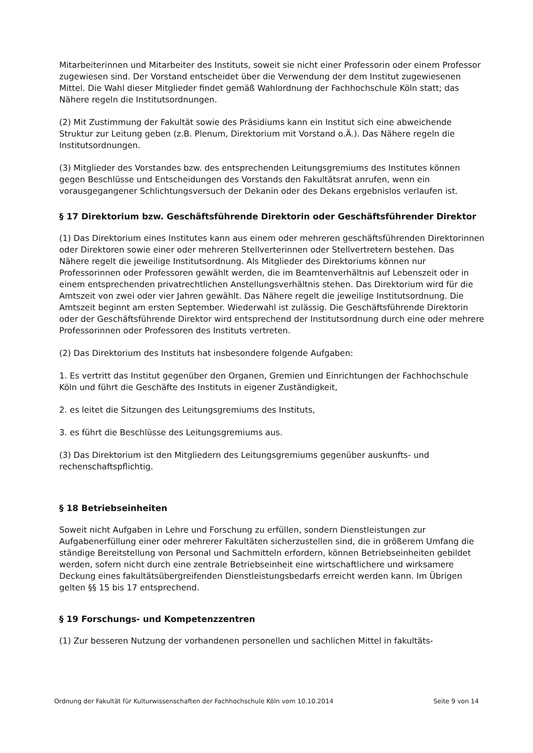Mitarbeiterinnen und Mitarbeiter des Instituts, soweit sie nicht einer Professorin oder einem Professor zugewiesen sind. Der Vorstand entscheidet über die Verwendung der dem Institut zugewiesenen Mittel. Die Wahl dieser Mitglieder findet gemäß Wahlordnung der Fachhochschule Köln statt; das Nähere regeln die Institutsordnungen.
(2) Mit Zustimmung der Fakultät sowie des Präsidiums kann ein Institut sich eine abweichende Struktur zur Leitung geben (z.B. Plenum, Direktorium mit Vorstand o.Ä.). Das Nähere regeln die Institutsordnungen.
(3) Mitglieder des Vorstandes bzw. des entsprechenden Leitungsgremiums des Institutes können gegen Beschlüsse und Entscheidungen des Vorstands den Fakultätsrat anrufen, wenn ein vorausgegangener Schlichtungsversuch der Dekanin oder des Dekans ergebnislos verlaufen ist.
§ 17 Direktorium bzw. Geschäftsführende Direktorin oder Geschäftsführender Direktor
(1) Das Direktorium eines Institutes kann aus einem oder mehreren geschäftsführenden Direktorinnen oder Direktoren sowie einer oder mehreren Stellverterinnen oder Stellvertretern bestehen. Das Nähere regelt die jeweilige Institutsordnung. Als Mitglieder des Direktoriums können nur Professorinnen oder Professoren gewählt werden, die im Beamtenverhältnis auf Lebenszeit oder in einem entsprechenden privatrechtlichen Anstellungsverhältnis stehen. Das Direktorium wird für die Amtszeit von zwei oder vier Jahren gewählt. Das Nähere regelt die jeweilige Institutsordnung. Die Amtszeit beginnt am ersten September. Wiederwahl ist zulässig. Die Geschäftsführende Direktorin oder der Geschäftsführende Direktor wird entsprechend der Institutsordnung durch eine oder mehrere Professorinnen oder Professoren des Instituts vertreten.
(2) Das Direktorium des Instituts hat insbesondere folgende Aufgaben:
1. Es vertritt das Institut gegenüber den Organen, Gremien und Einrichtungen der Fachhochschule Köln und führt die Geschäfte des Instituts in eigener Zuständigkeit,
2. es leitet die Sitzungen des Leitungsgremiums des Instituts,
3. es führt die Beschlüsse des Leitungsgremiums aus.
(3) Das Direktorium ist den Mitgliedern des Leitungsgremiums gegenüber auskunfts- und rechenschaftspflichtig.
§ 18 Betriebseinheiten
Soweit nicht Aufgaben in Lehre und Forschung zu erfüllen, sondern Dienstleistungen zur Aufgabenerfüllung einer oder mehrerer Fakultäten sicherzustellen sind, die in größerem Umfang die ständige Bereitstellung von Personal und Sachmitteln erfordern, können Betriebseinheiten gebildet werden, sofern nicht durch eine zentrale Betriebseinheit eine wirtschaftlichere und wirksamere Deckung eines fakultätsübergreifenden Dienstleistungsbedarfs erreicht werden kann. Im Übrigen gelten §§ 15 bis 17 entsprechend.
§ 19 Forschungs- und Kompetenzzentren
(1) Zur besseren Nutzung der vorhandenen personellen und sachlichen Mittel in fakultäts-
Ordnung der Fakultät für Kulturwissenschaften der Fachhochschule Köln vom 10.10.2014 Seite 9 von 14